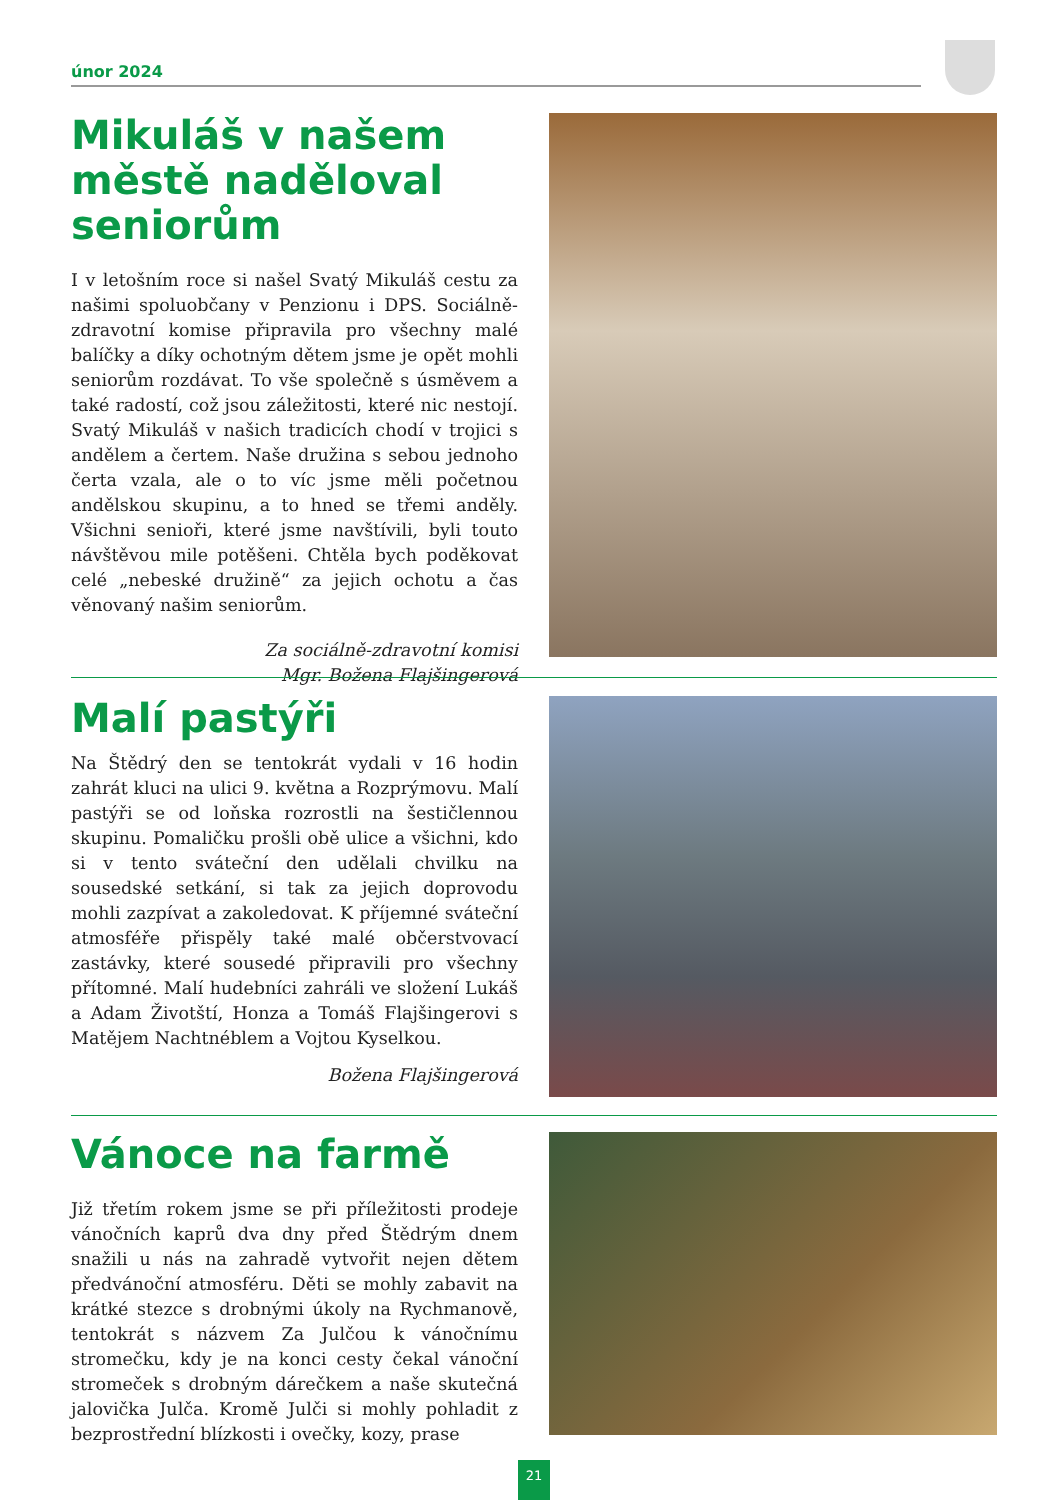únor 2024
Mikuláš v našem městě naděloval seniorům
I v letošním roce si našel Svatý Mikuláš cestu za našimi spoluobčany v Penzionu i DPS. Sociálně-zdravotní komise připravila pro všechny malé balíčky a díky ochotným dětem jsme je opět mohli seniorům rozdávat. To vše společně s úsměvem a také radostí, což jsou záležitosti, které nic nestojí. Svatý Mikuláš v našich tradicích chodí v trojici s andělem a čertem. Naše družina s sebou jednoho čerta vzala, ale o to víc jsme měli početnou andělskou skupinu, a to hned se třemi anděly. Všichni senioři, které jsme navštívili, byli touto návštěvou mile potěšeni. Chtěla bych poděkovat celé „nebeské družině“ za jejich ochotu a čas věnovaný našim seniorům.
Za sociálně-zdravotní komisi
Mgr. Božena Flajšingerová
Malí pastýři
Na Štědrý den se tentokrát vydali v 16 hodin zahrát kluci na ulici 9. května a Rozprýmovu. Malí pastýři se od loňska rozrostli na šestičlennou skupinu. Pomaličku prošli obě ulice a všichni, kdo si v tento sváteční den udělali chvilku na sousedské setkání, si tak za jejich doprovodu mohli zazpívat a zakoledovat. K příjemné sváteční atmosféře přispěly také malé občerstvovací zastávky, které sousedé připravili pro všechny přítomné. Malí hudebníci zahráli ve složení Lukáš a Adam Životští, Honza a Tomáš Flajšingerovi s Matějem Nachtnéblem a Vojtou Kyselkou.
Božena Flajšingerová
Vánoce na farmě
Již třetím rokem jsme se při příležitosti prodeje vánočních kaprů dva dny před Štědrým dnem snažili u nás na zahradě vytvořit nejen dětem předvánoční atmosféru. Děti se mohly zabavit na krátké stezce s drobnými úkoly na Rychmanově, tentokrát s názvem Za Julčou k vánočnímu stromečku, kdy je na konci cesty čekal vánoční stromeček s drobným dárečkem a naše skutečná jalovička Julča. Kromě Julči si mohly pohladit z bezprostřední blízkosti i ovečky, kozy, prase
21